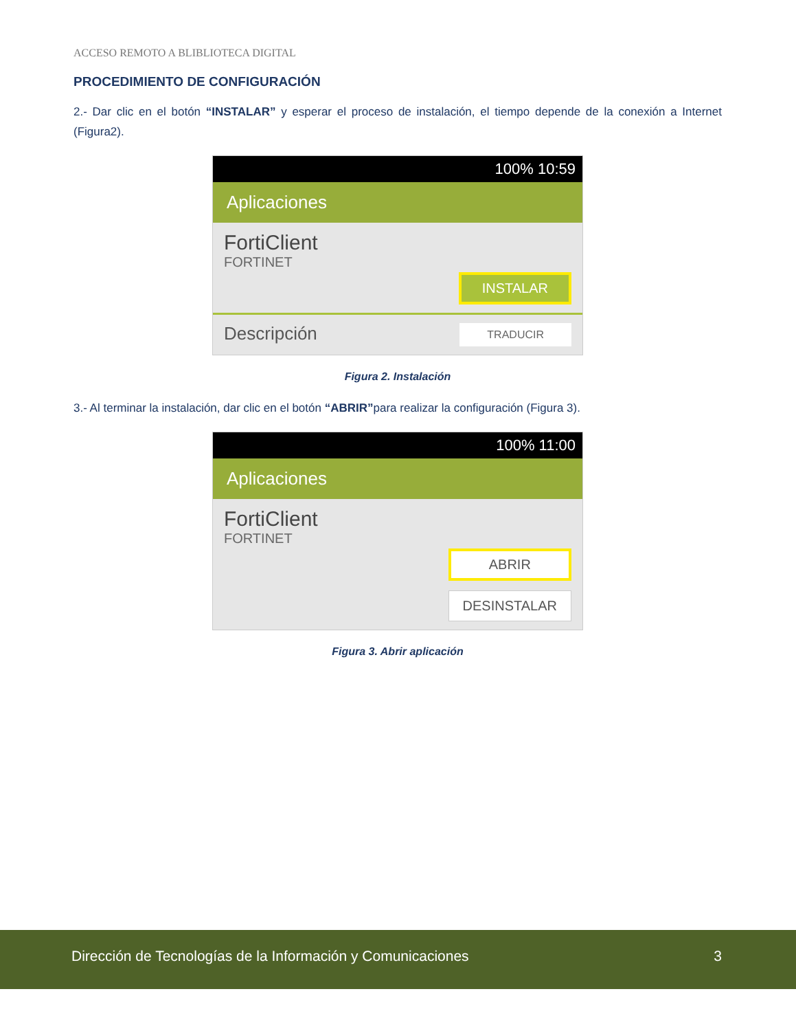ACCESO REMOTO A BLIBLIOTECA DIGITAL
PROCEDIMIENTO DE CONFIGURACIÓN
2.- Dar clic en el botón “INSTALAR” y esperar el proceso de instalación, el tiempo depende de la conexión a Internet (Figura2).
100% 10:59
Aplicaciones
FortiClient
FORTINET
INSTALAR
Descripción TRADUCIR
Figura 2. Instalación
3.- Al terminar la instalación, dar clic en el botón “ABRIR”para realizar la configuración (Figura 3).
100% 11:00
Aplicaciones
FortiClient
FORTINET
ABRIR
DESINSTALAR
Figura 3. Abrir aplicación
Dirección de Tecnologías de la Información y Comunicaciones 3